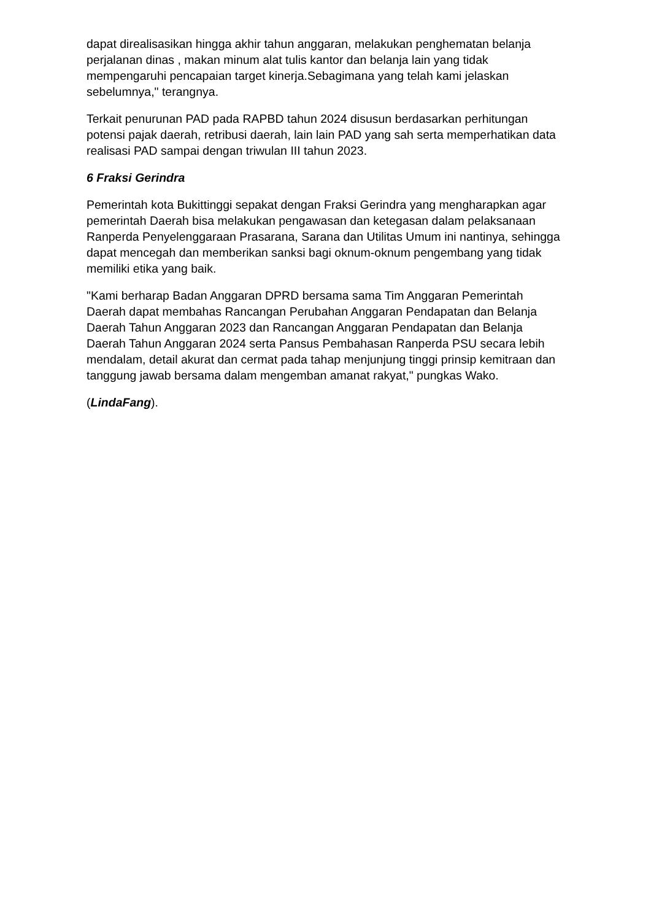dapat direalisasikan hingga akhir tahun anggaran, melakukan penghematan belanja perjalanan dinas , makan minum alat tulis kantor dan belanja lain yang tidak mempengaruhi pencapaian target kinerja.Sebagimana yang telah kami jelaskan sebelumnya," terangnya.
Terkait penurunan PAD pada RAPBD tahun 2024 disusun berdasarkan perhitungan potensi pajak daerah, retribusi daerah, lain lain PAD yang sah serta memperhatikan data realisasi PAD sampai dengan triwulan III tahun 2023.
6 Fraksi Gerindra
Pemerintah kota Bukittinggi sepakat dengan Fraksi Gerindra yang mengharapkan agar pemerintah Daerah bisa melakukan pengawasan dan ketegasan dalam pelaksanaan Ranperda Penyelenggaraan Prasarana, Sarana dan Utilitas Umum ini nantinya, sehingga dapat mencegah dan memberikan sanksi bagi oknum-oknum pengembang yang tidak memiliki etika yang baik.
"Kami berharap Badan Anggaran DPRD bersama sama Tim Anggaran Pemerintah Daerah dapat membahas Rancangan Perubahan Anggaran Pendapatan dan Belanja Daerah Tahun Anggaran 2023 dan Rancangan Anggaran Pendapatan dan Belanja Daerah Tahun Anggaran 2024 serta Pansus Pembahasan Ranperda PSU secara lebih mendalam, detail akurat dan cermat pada tahap menjunjung tinggi prinsip kemitraan dan tanggung jawab bersama dalam mengemban amanat rakyat," pungkas Wako.
(LindaFang).